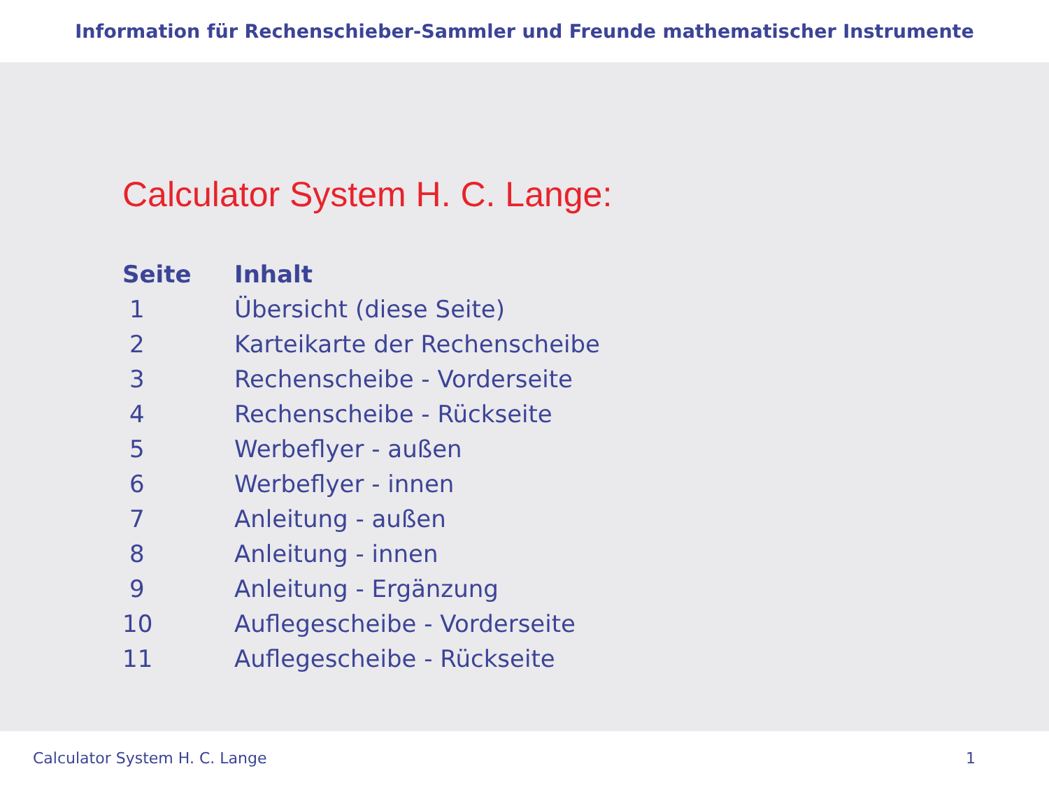Information für Rechenschieber-Sammler und Freunde mathematischer Instrumente
Calculator System H. C. Lange:
| Seite | Inhalt |
| --- | --- |
| 1 | Übersicht (diese Seite) |
| 2 | Karteikarte der Rechenscheibe |
| 3 | Rechenscheibe - Vorderseite |
| 4 | Rechenscheibe - Rückseite |
| 5 | Werbeflyer - außen |
| 6 | Werbeflyer - innen |
| 7 | Anleitung - außen |
| 8 | Anleitung - innen |
| 9 | Anleitung - Ergänzung |
| 10 | Auflegescheibe - Vorderseite |
| 11 | Auflegescheibe - Rückseite |
Calculator System H. C. Lange 1